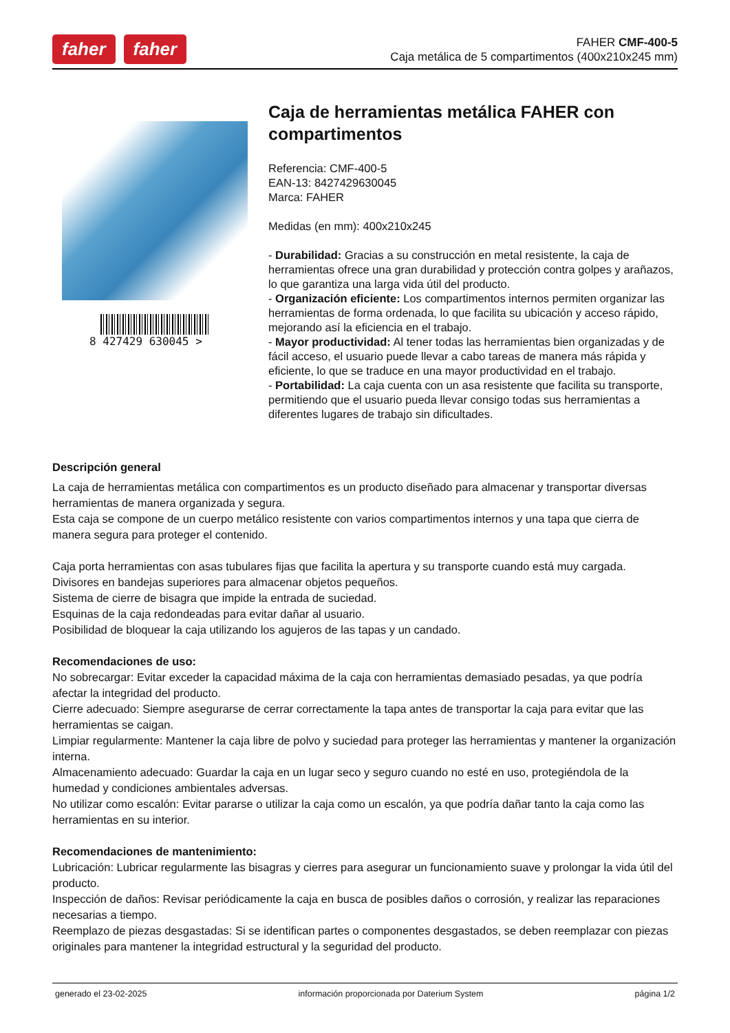faher faher
FAHER CMF-400-5
Caja metálica de 5 compartimentos (400x210x245 mm)
8 427429 630045 >
Caja de herramientas metálica FAHER con compartimentos
Referencia: CMF-400-5
EAN-13: 8427429630045
Marca: FAHER
Medidas (en mm): 400x210x245
- Durabilidad: Gracias a su construcción en metal resistente, la caja de herramientas ofrece una gran durabilidad y protección contra golpes y arañazos, lo que garantiza una larga vida útil del producto.
- Organización eficiente: Los compartimentos internos permiten organizar las herramientas de forma ordenada, lo que facilita su ubicación y acceso rápido, mejorando así la eficiencia en el trabajo.
- Mayor productividad: Al tener todas las herramientas bien organizadas y de fácil acceso, el usuario puede llevar a cabo tareas de manera más rápida y eficiente, lo que se traduce en una mayor productividad en el trabajo.
- Portabilidad: La caja cuenta con un asa resistente que facilita su transporte, permitiendo que el usuario pueda llevar consigo todas sus herramientas a diferentes lugares de trabajo sin dificultades.
Descripción general
La caja de herramientas metálica con compartimentos es un producto diseñado para almacenar y transportar diversas herramientas de manera organizada y segura.
Esta caja se compone de un cuerpo metálico resistente con varios compartimentos internos y una tapa que cierra de manera segura para proteger el contenido.
Caja porta herramientas con asas tubulares fijas que facilita la apertura y su transporte cuando está muy cargada.
Divisores en bandejas superiores para almacenar objetos pequeños.
Sistema de cierre de bisagra que impide la entrada de suciedad.
Esquinas de la caja redondeadas para evitar dañar al usuario.
Posibilidad de bloquear la caja utilizando los agujeros de las tapas y un candado.
Recomendaciones de uso:
No sobrecargar: Evitar exceder la capacidad máxima de la caja con herramientas demasiado pesadas, ya que podría afectar la integridad del producto.
Cierre adecuado: Siempre asegurarse de cerrar correctamente la tapa antes de transportar la caja para evitar que las herramientas se caigan.
Limpiar regularmente: Mantener la caja libre de polvo y suciedad para proteger las herramientas y mantener la organización interna.
Almacenamiento adecuado: Guardar la caja en un lugar seco y seguro cuando no esté en uso, protegiéndola de la humedad y condiciones ambientales adversas.
No utilizar como escalón: Evitar pararse o utilizar la caja como un escalón, ya que podría dañar tanto la caja como las herramientas en su interior.
Recomendaciones de mantenimiento:
Lubricación: Lubricar regularmente las bisagras y cierres para asegurar un funcionamiento suave y prolongar la vida útil del producto.
Inspección de daños: Revisar periódicamente la caja en busca de posibles daños o corrosión, y realizar las reparaciones necesarias a tiempo.
Reemplazo de piezas desgastadas: Si se identifican partes o componentes desgastados, se deben reemplazar con piezas originales para mantener la integridad estructural y la seguridad del producto.
generado el 23-02-2025 información proporcionada por Daterium System página 1/2